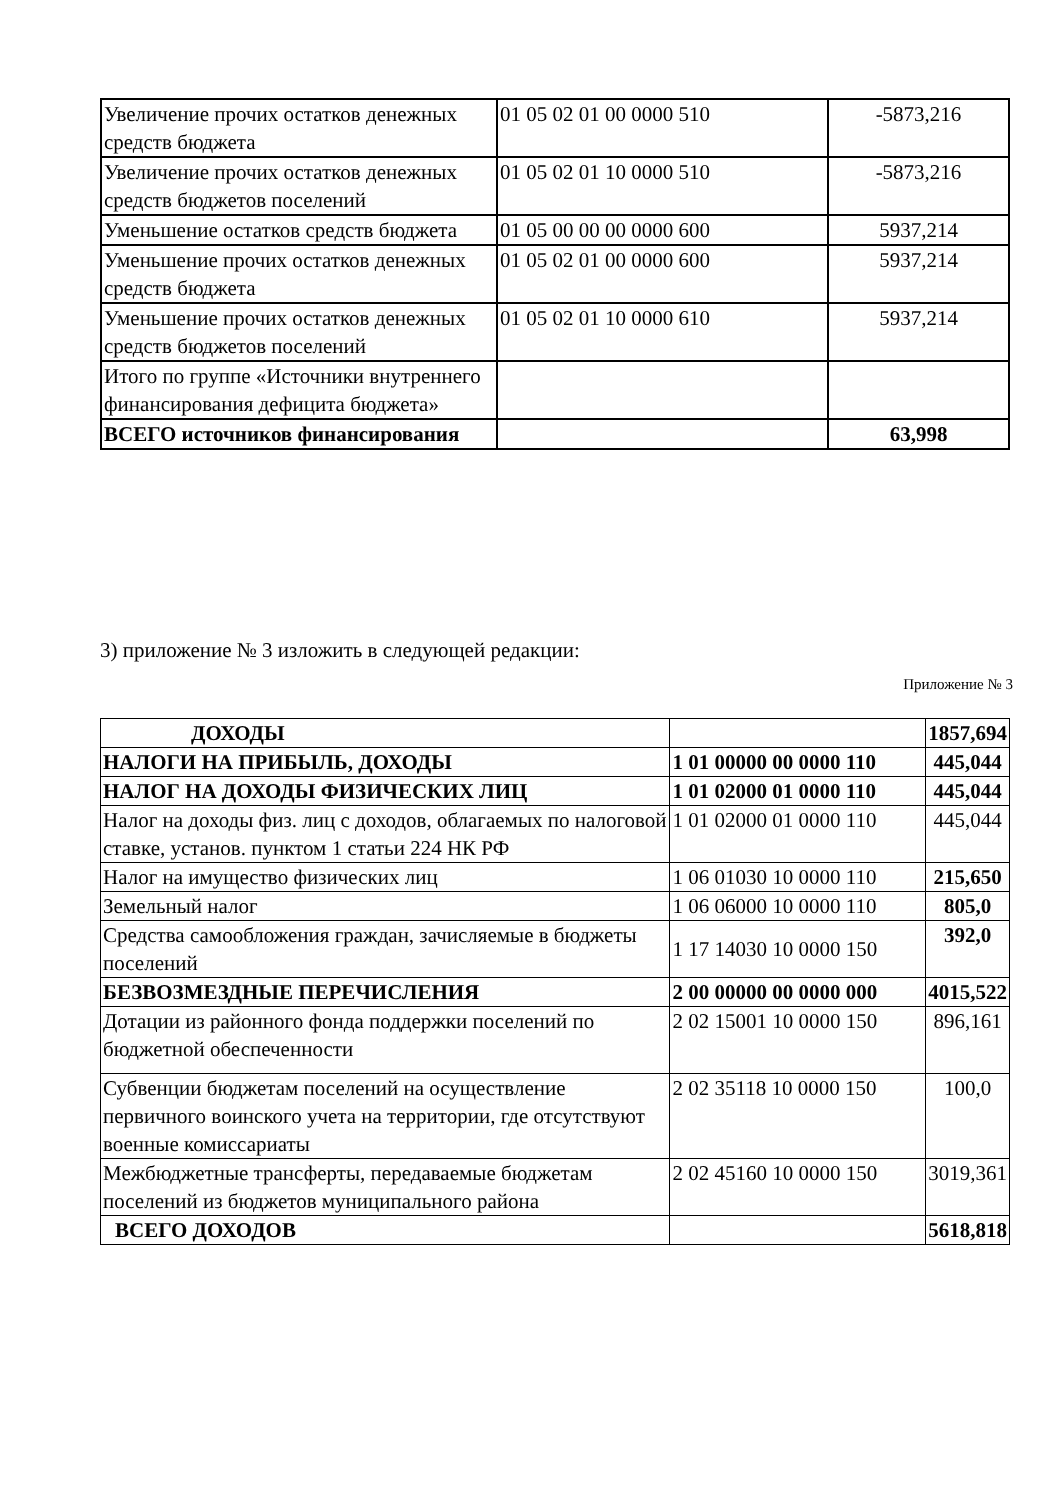| Увеличение прочих остатков денежных средств бюджета | 01 05 02 01 00 0000 510 | -5873,216 |
| Увеличение прочих остатков денежных средств бюджетов поселений | 01 05 02 01 10 0000 510 | -5873,216 |
| Уменьшение остатков средств бюджета | 01 05 00 00 00 0000 600 | 5937,214 |
| Уменьшение прочих остатков денежных средств бюджета | 01 05 02 01 00 0000 600 | 5937,214 |
| Уменьшение прочих остатков денежных средств бюджетов поселений | 01 05 02 01 10 0000 610 | 5937,214 |
| Итого по группе «Источники внутреннего финансирования дефицита бюджета» | | |
| ВСЕГО источников финансирования | | 63,998 |
3) приложение № 3 изложить в следующей редакции:
Приложение № 3
| ДОХОДЫ | | 1857,694 |
| НАЛОГИ НА ПРИБЫЛЬ, ДОХОДЫ | 1 01 00000 00 0000 110 | 445,044 |
| НАЛОГ НА ДОХОДЫ ФИЗИЧЕСКИХ ЛИЦ | 1 01 02000 01 0000 110 | 445,044 |
| Налог на доходы физ. лиц с доходов, облагаемых по налоговой ставке, установ. пунктом 1 статьи 224 НК РФ | 1 01 02000 01 0000 110 | 445,044 |
| Налог на имущество физических лиц | 1 06 01030 10 0000 110 | 215,650 |
| Земельный налог | 1 06 06000 10 0000 110 | 805,0 |
| Средства самообложения граждан, зачисляемые в бюджеты поселений | 1 17 14030 10 0000 150 | 392,0 |
| БЕЗВОЗМЕЗДНЫЕ ПЕРЕЧИСЛЕНИЯ | 2 00 00000 00 0000 000 | 4015,522 |
| Дотации из районного фонда поддержки поселений по бюджетной обеспеченности | 2 02 15001 10 0000 150 | 896,161 |
| Субвенции бюджетам поселений на осуществление первичного воинского учета на территории, где отсутствуют военные комиссариаты | 2 02 35118 10 0000 150 | 100,0 |
| Межбюджетные трансферты, передаваемые бюджетам поселений из бюджетов муниципального района | 2 02 45160 10 0000 150 | 3019,361 |
| ВСЕГО ДОХОДОВ | | 5618,818 |